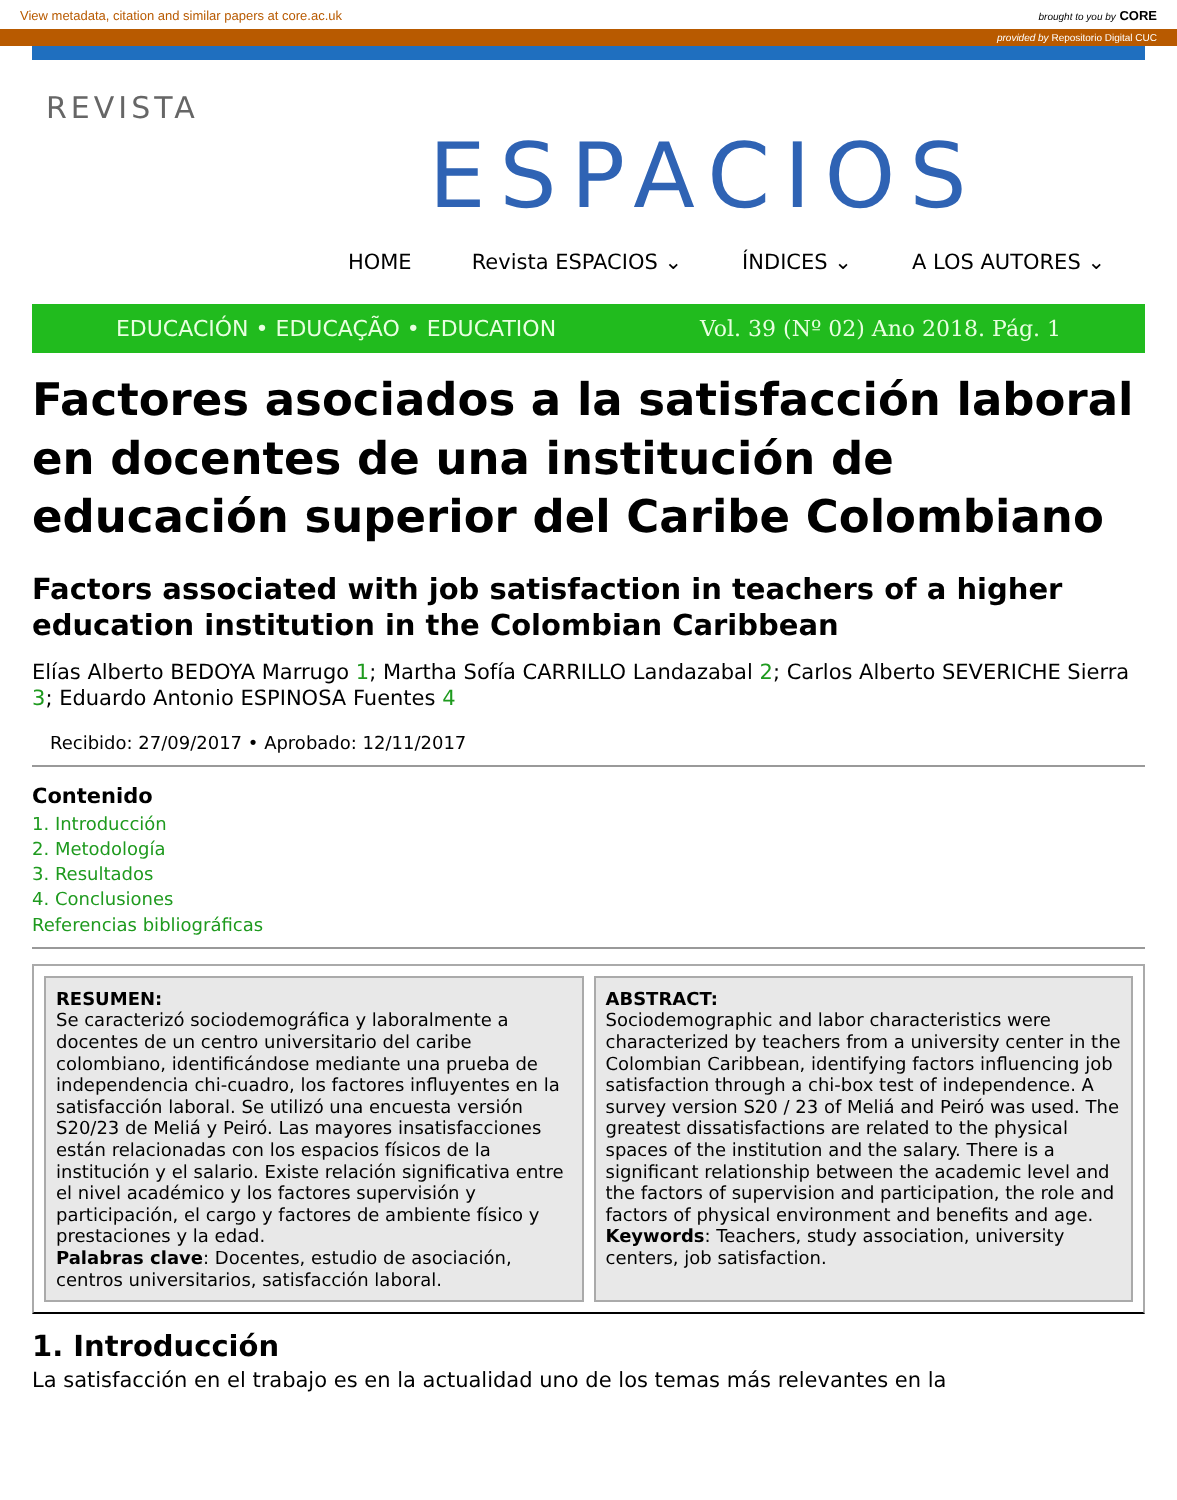View metadata, citation and similar papers at core.ac.uk brought to you by CORE
provided by Repositorio Digital CUC
REVISTA ESPACIOS
HOME Revista ESPACIOS ⌄ ÍNDICES ⌄ A LOS AUTORES ⌄
EDUCACIÓN • EDUCAÇÃO • EDUCATION Vol. 39 (Nº 02) Ano 2018. Pág. 1
Factores asociados a la satisfacción laboral en docentes de una institución de educación superior del Caribe Colombiano
Factors associated with job satisfaction in teachers of a higher education institution in the Colombian Caribbean
Elías Alberto BEDOYA Marrugo 1; Martha Sofía CARRILLO Landazabal 2; Carlos Alberto SEVERICHE Sierra 3; Eduardo Antonio ESPINOSA Fuentes 4
Recibido: 27/09/2017 • Aprobado: 12/11/2017
Contenido
1. Introducción
2. Metodología
3. Resultados
4. Conclusiones
Referencias bibliográficas
| RESUMEN: Se caracterizó sociodemográfica y laboralmente a docentes de un centro universitario del caribe colombiano, identificándose mediante una prueba de independencia chi-cuadro, los factores influyentes en la satisfacción laboral. Se utilizó una encuesta versión S20/23 de Meliá y Peiró. Las mayores insatisfacciones están relacionadas con los espacios físicos de la institución y el salario. Existe relación significativa entre el nivel académico y los factores supervisión y participación, el cargo y factores de ambiente físico y prestaciones y la edad. Palabras clave : Docentes, estudio de asociación, centros universitarios, satisfacción laboral. | ABSTRACT: Sociodemographic and labor characteristics were characterized by teachers from a university center in the Colombian Caribbean, identifying factors influencing job satisfaction through a chi-box test of independence. A survey version S20 / 23 of Meliá and Peiró was used. The greatest dissatisfactions are related to the physical spaces of the institution and the salary. There is a significant relationship between the academic level and the factors of supervision and participation, the role and factors of physical environment and benefits and age. Keywords : Teachers, study association, university centers, job satisfaction. |
1. Introducción
La satisfacción en el trabajo es en la actualidad uno de los temas más relevantes en la